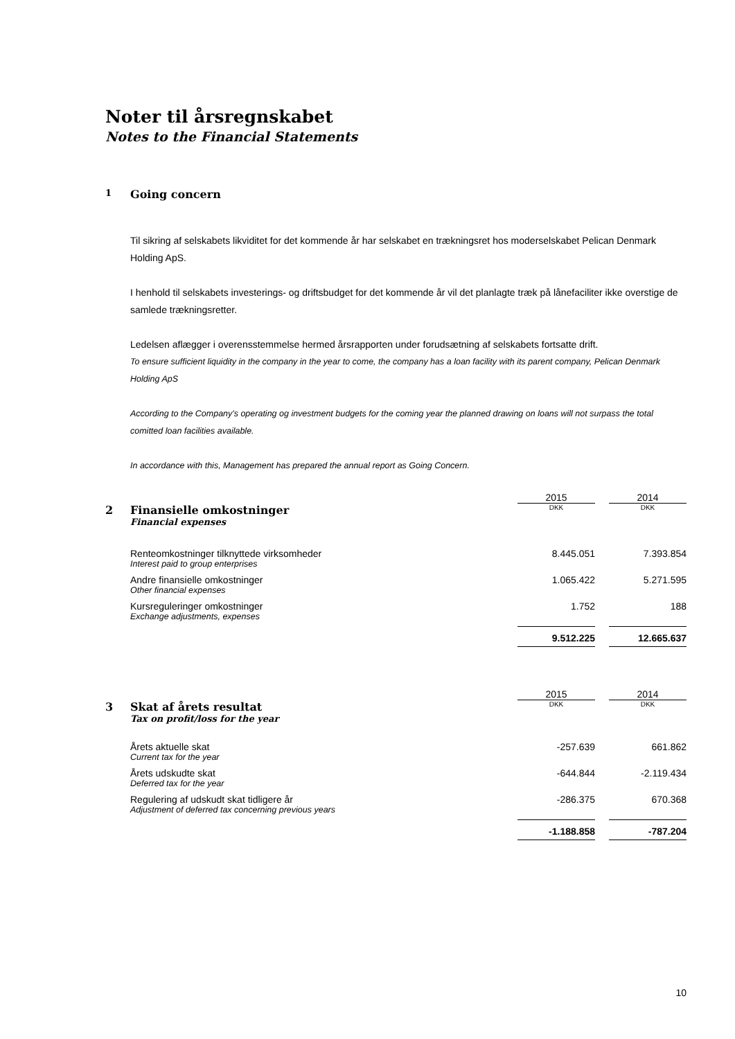Noter til årsregnskabet
Notes to the Financial Statements
1 Going concern
Til sikring af selskabets likviditet for det kommende år har selskabet en trækningsret hos moderselskabet Pelican Denmark Holding ApS.
I henhold til selskabets investerings- og driftsbudget for det kommende år vil det planlagte træk på lånefaciliter ikke overstige de samlede trækningsretter.
Ledelsen aflægger i overensstemmelse hermed årsrapporten under forudsætning af selskabets fortsatte drift.
To ensure sufficient liquidity in the company in the year to come, the company has a loan facility with its parent company, Pelican Denmark Holding ApS
According to the Company's operating og investment budgets for the coming year the planned drawing on loans will not surpass the total comitted loan facilities available.
In accordance with this, Management has prepared the annual report as Going Concern.
| | | 2015 | | 2014 |
| 2 | Finansielle omkostninger Financial expenses | DKK | | DKK |
| | Renteomkostninger tilknyttede virksomheder Interest paid to group enterprises | 8.445.051 | | 7.393.854 |
| | Andre finansielle omkostninger Other financial expenses | 1.065.422 | | 5.271.595 |
| | Kursreguleringer omkostninger Exchange adjustments, expenses | 1.752 | | 188 |
| | | 9.512.225 | | 12.665.637 |
| | | 2015 | | 2014 |
| 3 | Skat af årets resultat Tax on profit/loss for the year | DKK | | DKK |
| | Årets aktuelle skat Current tax for the year | -257.639 | | 661.862 |
| | Årets udskudte skat Deferred tax for the year | -644.844 | | -2.119.434 |
| | Regulering af udskudt skat tidligere år Adjustment of deferred tax concerning previous years | -286.375 | | 670.368 |
| | | -1.188.858 | | -787.204 |
10